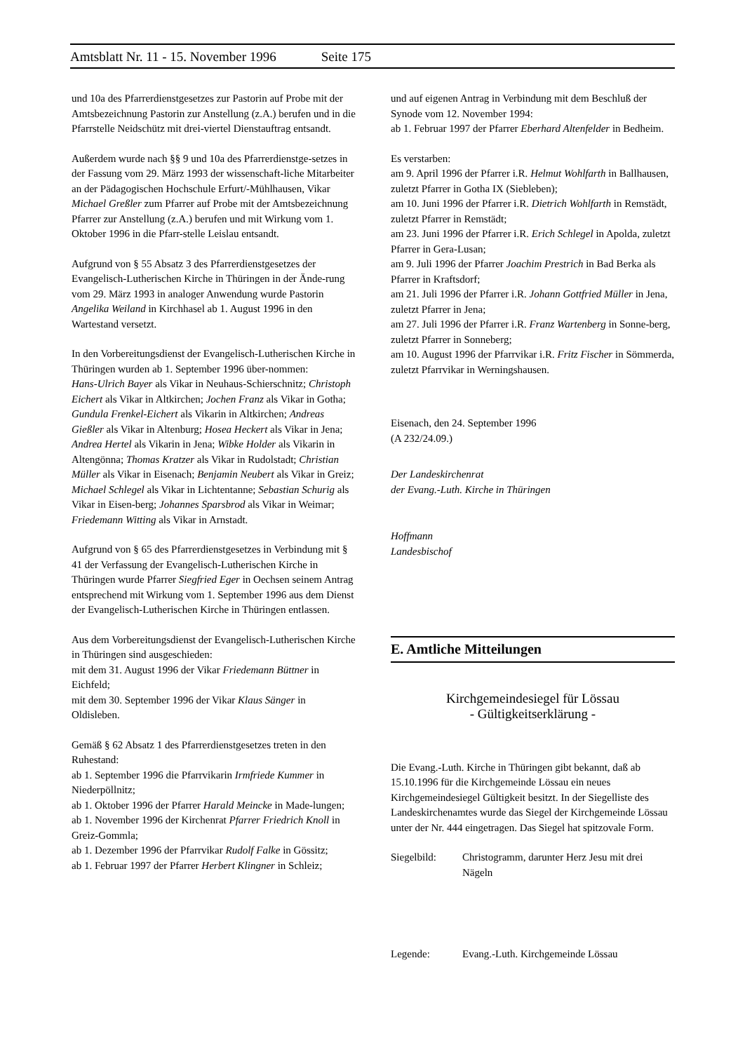Amtsblatt Nr. 11 - 15. November 1996 Seite 175
und 10a des Pfarrerdienstgesetzes zur Pastorin auf Probe mit der Amtsbezeichnung Pastorin zur Anstellung (z.A.) berufen und in die Pfarrstelle Neidschütz mit drei-viertel Dienstauftrag entsandt.
Außerdem wurde nach §§ 9 und 10a des Pfarrerdienstge-setzes in der Fassung vom 29. März 1993 der wissenschaft-liche Mitarbeiter an der Pädagogischen Hochschule Erfurt/-Mühlhausen, Vikar Michael Greßler zum Pfarrer auf Probe mit der Amtsbezeichnung Pfarrer zur Anstellung (z.A.) berufen und mit Wirkung vom 1. Oktober 1996 in die Pfarr-stelle Leislau entsandt.
Aufgrund von § 55 Absatz 3 des Pfarrerdienstgesetzes der Evangelisch-Lutherischen Kirche in Thüringen in der Ände-rung vom 29. März 1993 in analoger Anwendung wurde Pastorin Angelika Weiland in Kirchhasel ab 1. August 1996 in den Wartestand versetzt.
In den Vorbereitungsdienst der Evangelisch-Lutherischen Kirche in Thüringen wurden ab 1. September 1996 über-nommen:
Hans-Ulrich Bayer als Vikar in Neuhaus-Schierschnitz; Christoph Eichert als Vikar in Altkirchen; Jochen Franz als Vikar in Gotha; Gundula Frenkel-Eichert als Vikarin in Altkirchen; Andreas Gießler als Vikar in Altenburg; Hosea Heckert als Vikar in Jena; Andrea Hertel als Vikarin in Jena; Wibke Holder als Vikarin in Altengönna; Thomas Kratzer als Vikar in Rudolstadt; Christian Müller als Vikar in Eisenach; Benjamin Neubert als Vikar in Greiz; Michael Schlegel als Vikar in Lichtentanne; Sebastian Schurig als Vikar in Eisen-berg; Johannes Sparsbrod als Vikar in Weimar; Friedemann Witting als Vikar in Arnstadt.
Aufgrund von § 65 des Pfarrerdienstgesetzes in Verbindung mit § 41 der Verfassung der Evangelisch-Lutherischen Kirche in Thüringen wurde Pfarrer Siegfried Eger in Oechsen seinem Antrag entsprechend mit Wirkung vom 1. September 1996 aus dem Dienst der Evangelisch-Lutherischen Kirche in Thüringen entlassen.
Aus dem Vorbereitungsdienst der Evangelisch-Lutherischen Kirche in Thüringen sind ausgeschieden:
mit dem 31. August 1996 der Vikar Friedemann Büttner in Eichfeld;
mit dem 30. September 1996 der Vikar Klaus Sänger in Oldisleben.
Gemäß § 62 Absatz 1 des Pfarrerdienstgesetzes treten in den Ruhestand:
ab 1. September 1996 die Pfarrvikarin Irmfriede Kummer in Niederpöllnitz;
ab 1. Oktober 1996 der Pfarrer Harald Meincke in Made-lungen;
ab 1. November 1996 der Kirchenrat Pfarrer Friedrich Knoll in Greiz-Gommla;
ab 1. Dezember 1996 der Pfarrvikar Rudolf Falke in Gössitz;
ab 1. Februar 1997 der Pfarrer Herbert Klingner in Schleiz;
und auf eigenen Antrag in Verbindung mit dem Beschluß der Synode vom 12. November 1994:
ab 1. Februar 1997 der Pfarrer Eberhard Altenfelder in Bedheim.
Es verstarben:
am 9. April 1996 der Pfarrer i.R. Helmut Wohlfarth in Ballhausen, zuletzt Pfarrer in Gotha IX (Siebleben);
am 10. Juni 1996 der Pfarrer i.R. Dietrich Wohlfarth in Remstädt, zuletzt Pfarrer in Remstädt;
am 23. Juni 1996 der Pfarrer i.R. Erich Schlegel in Apolda, zuletzt Pfarrer in Gera-Lusan;
am 9. Juli 1996 der Pfarrer Joachim Prestrich in Bad Berka als Pfarrer in Kraftsdorf;
am 21. Juli 1996 der Pfarrer i.R. Johann Gottfried Müller in Jena, zuletzt Pfarrer in Jena;
am 27. Juli 1996 der Pfarrer i.R. Franz Wartenberg in Sonne-berg, zuletzt Pfarrer in Sonneberg;
am 10. August 1996 der Pfarrvikar i.R. Fritz Fischer in Sömmerda, zuletzt Pfarrvikar in Werningshausen.
Eisenach, den 24. September 1996
(A 232/24.09.)
Der Landeskirchenrat
der Evang.-Luth. Kirche in Thüringen
Hoffmann
Landesbischof
E. Amtliche Mitteilungen
Kirchgemeindesiegel für Lössau
- Gültigkeitserklärung -
Die Evang.-Luth. Kirche in Thüringen gibt bekannt, daß ab 15.10.1996 für die Kirchgemeinde Lössau ein neues Kirchgemeindesiegel Gültigkeit besitzt. In der Siegelliste des Landeskirchenamtes wurde das Siegel der Kirchgemeinde Lössau unter der Nr. 444 eingetragen. Das Siegel hat spitzovale Form.
Siegelbild: Christogramm, darunter Herz Jesu mit drei Nägeln
Legende: Evang.-Luth. Kirchgemeinde Lössau